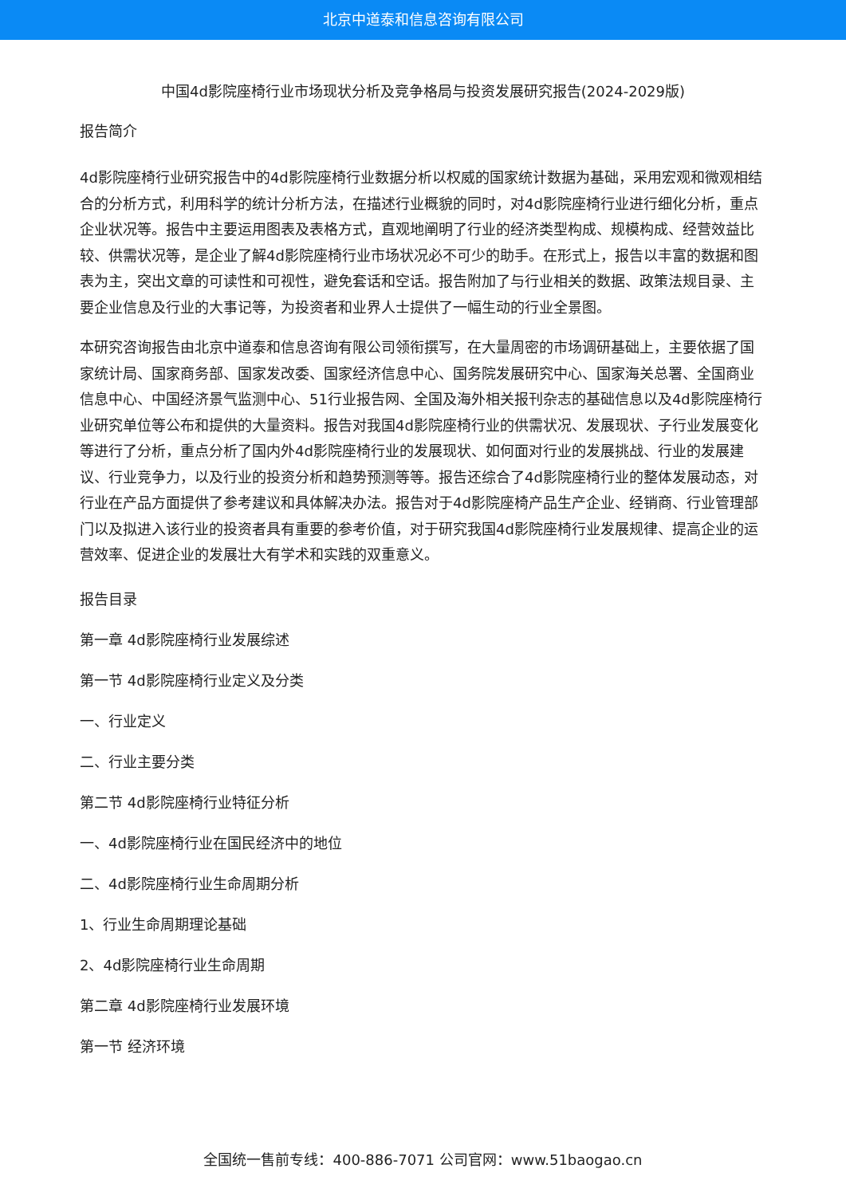北京中道泰和信息咨询有限公司
中国4d影院座椅行业市场现状分析及竞争格局与投资发展研究报告(2024-2029版)
报告简介
4d影院座椅行业研究报告中的4d影院座椅行业数据分析以权威的国家统计数据为基础，采用宏观和微观相结合的分析方式，利用科学的统计分析方法，在描述行业概貌的同时，对4d影院座椅行业进行细化分析，重点企业状况等。报告中主要运用图表及表格方式，直观地阐明了行业的经济类型构成、规模构成、经营效益比较、供需状况等，是企业了解4d影院座椅行业市场状况必不可少的助手。在形式上，报告以丰富的数据和图表为主，突出文章的可读性和可视性，避免套话和空话。报告附加了与行业相关的数据、政策法规目录、主要企业信息及行业的大事记等，为投资者和业界人士提供了一幅生动的行业全景图。
本研究咨询报告由北京中道泰和信息咨询有限公司领衔撰写，在大量周密的市场调研基础上，主要依据了国家统计局、国家商务部、国家发改委、国家经济信息中心、国务院发展研究中心、国家海关总署、全国商业信息中心、中国经济景气监测中心、51行业报告网、全国及海外相关报刊杂志的基础信息以及4d影院座椅行业研究单位等公布和提供的大量资料。报告对我国4d影院座椅行业的供需状况、发展现状、子行业发展变化等进行了分析，重点分析了国内外4d影院座椅行业的发展现状、如何面对行业的发展挑战、行业的发展建议、行业竞争力，以及行业的投资分析和趋势预测等等。报告还综合了4d影院座椅行业的整体发展动态，对行业在产品方面提供了参考建议和具体解决办法。报告对于4d影院座椅产品生产企业、经销商、行业管理部门以及拟进入该行业的投资者具有重要的参考价值，对于研究我国4d影院座椅行业发展规律、提高企业的运营效率、促进企业的发展壮大有学术和实践的双重意义。
报告目录
第一章 4d影院座椅行业发展综述
第一节 4d影院座椅行业定义及分类
一、行业定义
二、行业主要分类
第二节 4d影院座椅行业特征分析
一、4d影院座椅行业在国民经济中的地位
二、4d影院座椅行业生命周期分析
1、行业生命周期理论基础
2、4d影院座椅行业生命周期
第二章 4d影院座椅行业发展环境
第一节 经济环境
全国统一售前专线：400-886-7071 公司官网：www.51baogao.cn